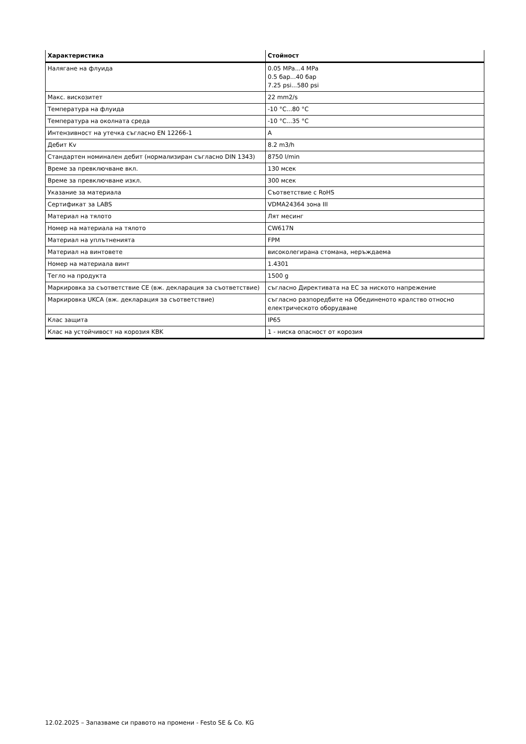| Характеристика | Стойност |
| --- | --- |
| Налягане на флуида | 0.05 MPa...4 MPa 0.5 бар...40 бар 7.25 psi...580 psi |
| Макс. вискозитет | 22 mm2/s |
| Температура на флуида | -10 °C...80 °C |
| Температура на околната среда | -10 °C...35 °C |
| Интензивност на утечка съгласно EN 12266-1 | A |
| Дебит Kv | 8.2 m3/h |
| Стандартен номинален дебит (нормализиран съгласно DIN 1343) | 8750 l/min |
| Време за превключване вкл. | 130 мсек |
| Време за превключване изкл. | 300 мсек |
| Указание за материала | Съответствие с RoHS |
| Сертификат за LABS | VDMA24364 зона III |
| Материал на тялото | Лят месинг |
| Номер на материала на тялото | CW617N |
| Материал на уплътненията | FPM |
| Материал на винтовете | високолегирана стомана, неръждаема |
| Номер на материала винт | 1.4301 |
| Тегло на продукта | 1500 g |
| Маркировка за съответствие CE (вж. декларация за съответствие) | съгласно Директивата на ЕС за ниското напрежение |
| Маркировка UKCA (вж. декларация за съответствие) | съгласно разпоредбите на Обединеното кралство относно електрическото оборудване |
| Клас защита | IP65 |
| Клас на устойчивост на корозия KBK | 1 - ниска опасност от корозия |
12.02.2025 – Запазваме си правото на промени - Festo SE & Co. KG